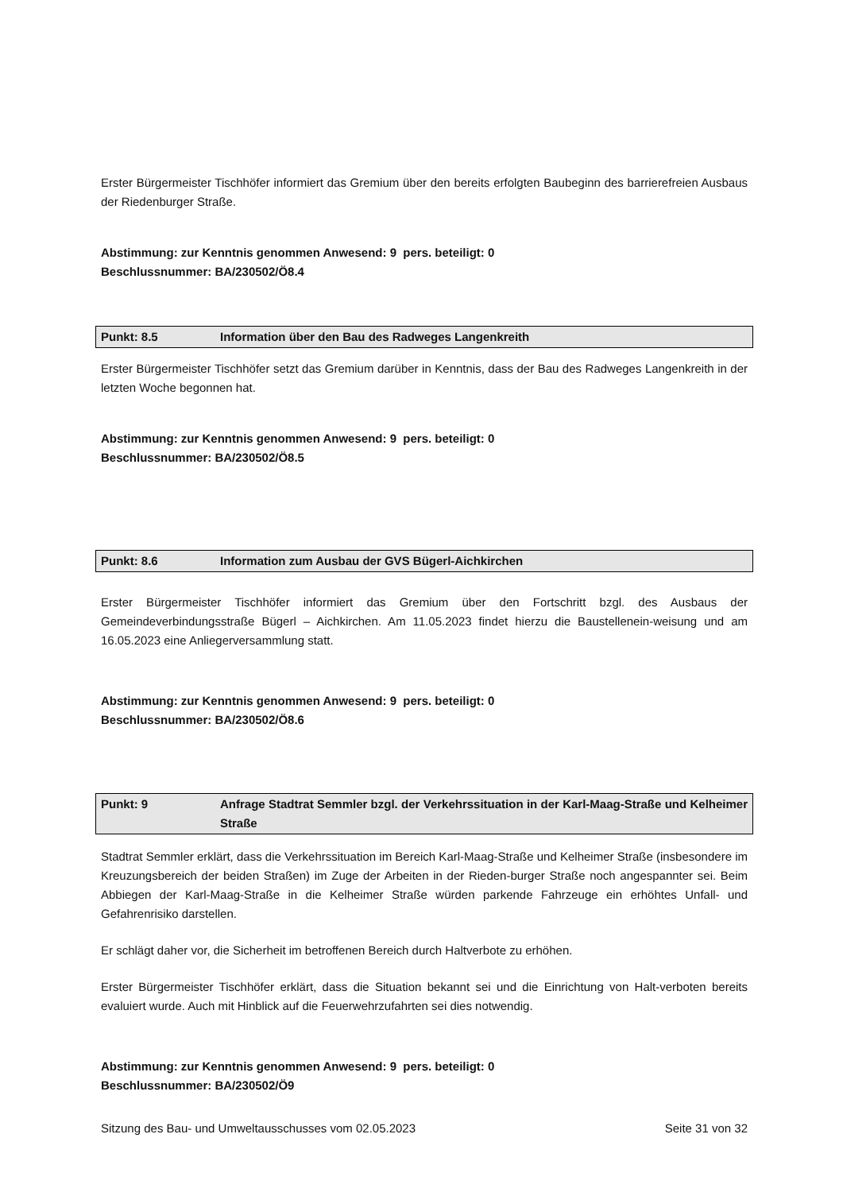Erster Bürgermeister Tischhöfer informiert das Gremium über den bereits erfolgten Baubeginn des barrierefreien Ausbaus der Riedenburger Straße.
Abstimmung: zur Kenntnis genommen Anwesend: 9 pers. beteiligt: 0
Beschlussnummer: BA/230502/Ö8.4
Punkt: 8.5 Information über den Bau des Radweges Langenkreith
Erster Bürgermeister Tischhöfer setzt das Gremium darüber in Kenntnis, dass der Bau des Radweges Langenkreith in der letzten Woche begonnen hat.
Abstimmung: zur Kenntnis genommen Anwesend: 9 pers. beteiligt: 0
Beschlussnummer: BA/230502/Ö8.5
Punkt: 8.6 Information zum Ausbau der GVS Bügerl-Aichkirchen
Erster Bürgermeister Tischhöfer informiert das Gremium über den Fortschritt bzgl. des Ausbaus der Gemeindeverbindungsstraße Bügerl – Aichkirchen. Am 11.05.2023 findet hierzu die Baustellenein-weisung und am 16.05.2023 eine Anliegerversammlung statt.
Abstimmung: zur Kenntnis genommen Anwesend: 9 pers. beteiligt: 0
Beschlussnummer: BA/230502/Ö8.6
Punkt: 9 Anfrage Stadtrat Semmler bzgl. der Verkehrssituation in der Karl-Maag-Straße und Kelheimer Straße
Stadtrat Semmler erklärt, dass die Verkehrssituation im Bereich Karl-Maag-Straße und Kelheimer Straße (insbesondere im Kreuzungsbereich der beiden Straßen) im Zuge der Arbeiten in der Rieden-burger Straße noch angespannter sei. Beim Abbiegen der Karl-Maag-Straße in die Kelheimer Straße würden parkende Fahrzeuge ein erhöhtes Unfall- und Gefahrenrisiko darstellen.
Er schlägt daher vor, die Sicherheit im betroffenen Bereich durch Haltverbote zu erhöhen.
Erster Bürgermeister Tischhöfer erklärt, dass die Situation bekannt sei und die Einrichtung von Halt-verboten bereits evaluiert wurde. Auch mit Hinblick auf die Feuerwehrzufahrten sei dies notwendig.
Abstimmung: zur Kenntnis genommen Anwesend: 9 pers. beteiligt: 0
Beschlussnummer: BA/230502/Ö9
Sitzung des Bau- und Umweltausschusses vom 02.05.2023 Seite 31 von 32